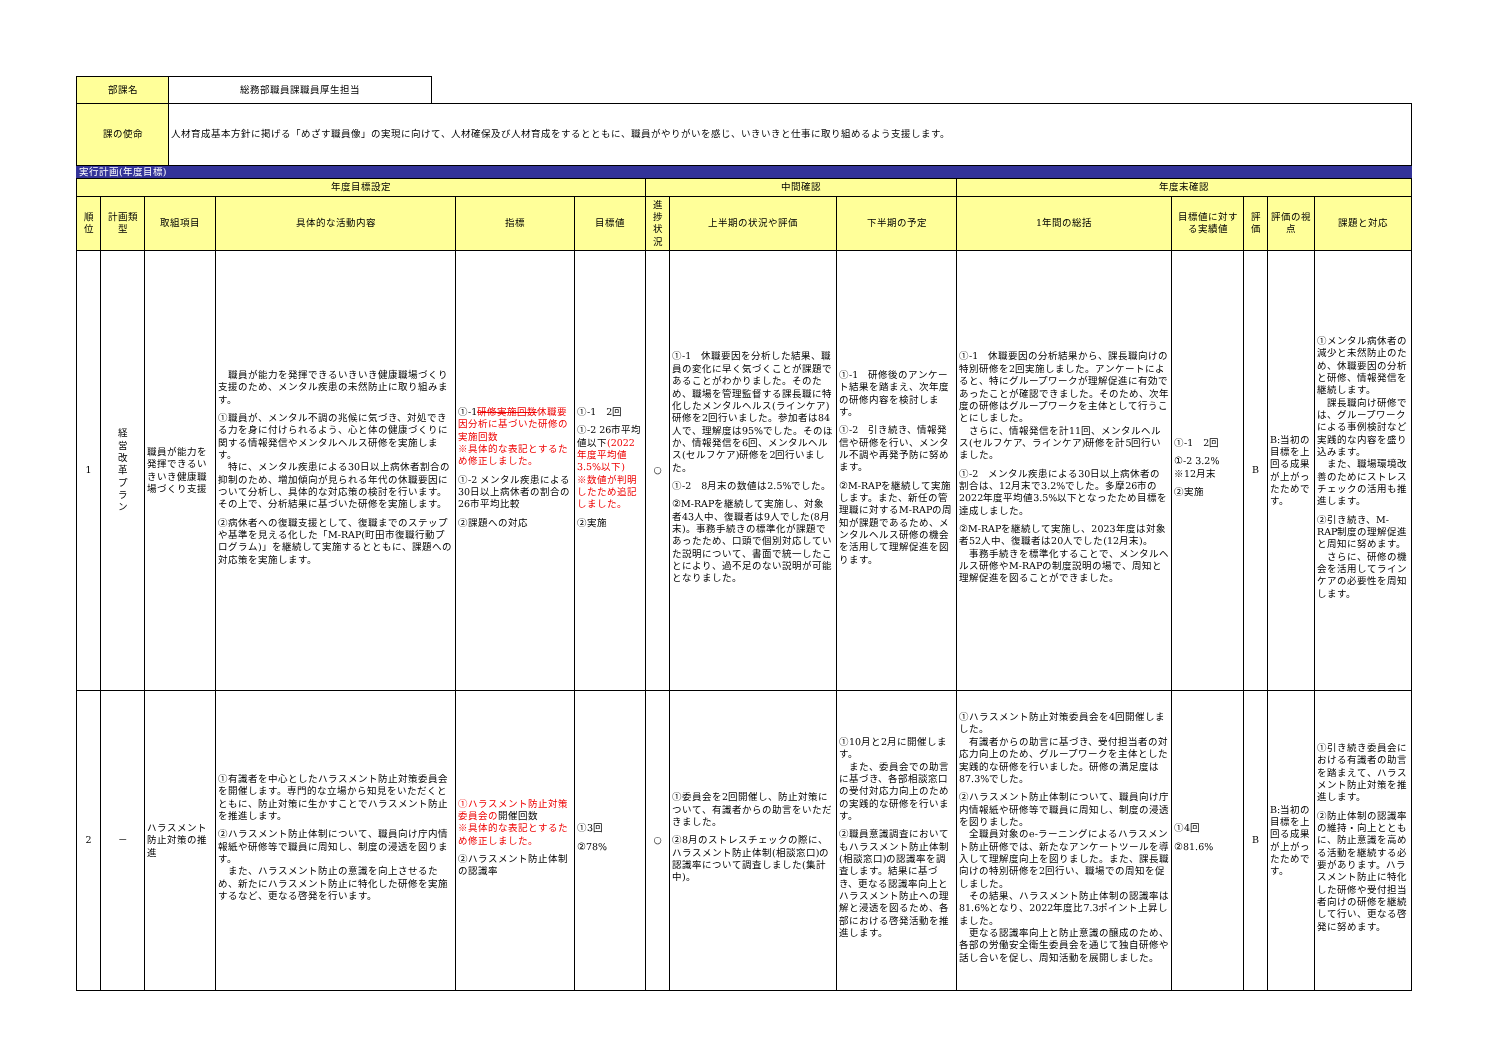| 部課名 | 総務部職員課職員厚生担当 | |
| 課の使命 | 人材育成基本方針に掲げる「めざす職員像」の実現に向けて、人材確保及び人材育成をするとともに、職員がやりがいを感じ、いきいきと仕事に取り組めるよう支援します。 | |
実行計画(年度目標)
| 年度目標設定 | | | | | | 中間確認 | | | 年度末確認 | | | | |
| --- | --- | --- | --- | --- | --- | --- | --- | --- | --- | --- | --- | --- | --- |
| 順位 | 計画類型 | 取組項目 | 具体的な活動内容 | 指標 | 目標値 | 進捗状況 | 上半期の状況や評価 | 下半期の予定 | 1年間の総括 | 目標値に対する実績値 | 評価 | 評価の視点 | 課題と対応 |
| 1 | 経 営 改 革 プ ラ ン | 職員が能力を発揮できるいきいき健康職場づくり支援 | 職員が能力を発揮できるいきいき健康職場づくり支援のため、メンタル疾患の未然防止に取り組みます。 ①職員が、メンタル不調の兆候に気づき、対処できる力を身に付けられるよう、心と体の健康づくりに関する情報発信やメンタルヘルス研修を実施します。 特に、メンタル疾患による30日以上病休者割合の抑制のため、増加傾向が見られる年代の休職要因について分析し、具体的な対応策の検討を行います。その上で、分析結果に基づいた研修を実施します。 ②病休者への復職支援として、復職までのステップや基準を見える化した「M-RAP(町田市復職行動プログラム)」を継続して実施するとともに、課題への対応策を実施します。 | ①-1 研修実施回数 休職要因分析に基づいた研修の実施回数 ※具体的な表記とするため修正しました。 ①-2 メンタル疾患による30日以上病休者の割合の26市平均比較 ②課題への対応 | ①-1 2回 ①-2 26市平均値以下 (2022年度平均値3.5%以下) ※数値が判明したため追記しました。 ②実施 | ○ | ①-1 休職要因を分析した結果、職員の変化に早く気づくことが課題であることがわかりました。そのため、職場を管理監督する課長職に特化したメンタルヘルス(ラインケア)研修を2回行いました。参加者は84人で、理解度は95%でした。そのほか、情報発信を6回、メンタルヘルス(セルフケア)研修を2回行いました。 ①-2 8月末の数値は2.5%でした。 ②M-RAPを継続して実施し、対象者43人中、復職者は9人でした(8月末)。事務手続きの標準化が課題であったため、口頭で個別対応していた説明について、書面で統一したことにより、過不足のない説明が可能となりました。 | ①-1 研修後のアンケート結果を踏まえ、次年度の研修内容を検討します。 ①-2 引き続き、情報発信や研修を行い、メンタル不調や再発予防に努めます。 ②M-RAPを継続して実施します。また、新任の管理職に対するM-RAPの周知が課題であるため、メンタルヘルス研修の機会を活用して理解促進を図ります。 | ①-1 休職要因の分析結果から、課長職向けの特別研修を2回実施しました。アンケートによると、特にグループワークが理解促進に有効であったことが確認できました。そのため、次年度の研修はグループワークを主体として行うことにしました。 さらに、情報発信を計11回、メンタルヘルス(セルフケア、ラインケア)研修を計5回行いました。 ①-2 メンタル疾患による30日以上病休者の割合は、12月末で3.2%でした。多摩26市の2022年度平均値3.5%以下となったため目標を達成しました。 ②M-RAPを継続して実施し、2023年度は対象者52人中、復職者は20人でした(12月末)。 事務手続きを標準化することで、メンタルヘルス研修やM-RAPの制度説明の場で、周知と理解促進を図ることができました。 | ①-1 2回 ①-2 3.2% ※12月末 ②実施 | B | B:当初の目標を上回る成果が上がったためです。 | ①メンタル病休者の減少と未然防止のため、休職要因の分析と研修、情報発信を継続します。 課長職向け研修では、グループワークによる事例検討など実践的な内容を盛り込みます。 また、職場環境改善のためにストレスチェックの活用も推進します。 ②引き続き、M-RAP制度の理解促進と周知に努めます。 さらに、研修の機会を活用してラインケアの必要性を周知します。 |
| 2 | － | ハラスメント防止対策の推進 | ①有識者を中心としたハラスメント防止対策委員会を開催します。専門的な立場から知見をいただくとともに、防止対策に生かすことでハラスメント防止を推進します。 ②ハラスメント防止体制について、職員向け庁内情報紙や研修等で職員に周知し、制度の浸透を図ります。 また、ハラスメント防止の意識を向上させるため、新たにハラスメント防止に特化した研修を実施するなど、更なる啓発を行います。 | ①ハラスメント防止対策委員会の 開催回数 ※具体的な表記とするため修正しました。 ②ハラスメント防止体制の認識率 | ①3回 ②78% | ○ | ①委員会を2回開催し、防止対策について、有識者からの助言をいただきました。 ②8月のストレスチェックの際に、ハラスメント防止体制(相談窓口)の認識率について調査しました(集計中)。 | ①10月と2月に開催します。 また、委員会での助言に基づき、各部相談窓口の受付対応力向上のための実践的な研修を行います。 ②職員意識調査においてもハラスメント防止体制(相談窓口)の認識率を調査します。結果に基づき、更なる認識率向上とハラスメント防止への理解と浸透を図るため、各部における啓発活動を推進します。 | ①ハラスメント防止対策委員会を4回開催しました。 有識者からの助言に基づき、受付担当者の対応力向上のため、グループワークを主体とした実践的な研修を行いました。研修の満足度は87.3%でした。 ②ハラスメント防止体制について、職員向け庁内情報紙や研修等で職員に周知し、制度の浸透を図りました。 全職員対象のe-ラーニングによるハラスメント防止研修では、新たなアンケートツールを導入して理解度向上を図りました。また、課長職向けの特別研修を2回行い、職場での周知を促しました。 その結果、ハラスメント防止体制の認識率は81.6%となり、2022年度比7.3ポイント上昇しました。 更なる認識率向上と防止意識の醸成のため、各部の労働安全衛生委員会を通じて独自研修や話し合いを促し、周知活動を展開しました。 | ①4回 ②81.6% | B | B:当初の目標を上回る成果が上がったためです。 | ①引き続き委員会における有識者の助言を踏まえて、ハラスメント防止対策を推進します。 ②防止体制の認識率の維持・向上とともに、防止意識を高める活動を継続する必要があります。ハラスメント防止に特化した研修や受付担当者向けの研修を継続して行い、更なる啓発に努めます。 |